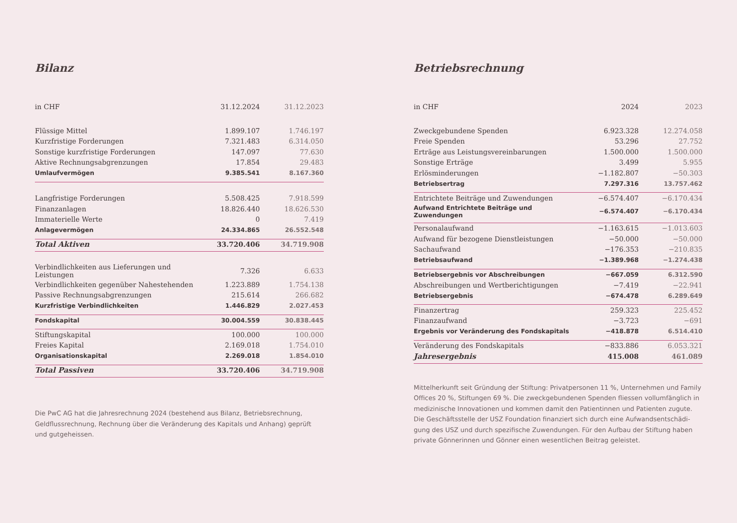Bilanz
| in CHF | 31.12.2024 | 31.12.2023 |
| --- | --- | --- |
| Flüssige Mittel | 1.899.107 | 1.746.197 |
| Kurzfristige Forderungen | 7.321.483 | 6.314.050 |
| Sonstige kurzfristige Forderungen | 147.097 | 77.630 |
| Aktive Rechnungsabgrenzungen | 17.854 | 29.483 |
| Umlaufvermögen | 9.385.541 | 8.167.360 |
| Langfristige Forderungen | 5.508.425 | 7.918.599 |
| Finanzanlagen | 18.826.440 | 18.626.530 |
| Immaterielle Werte | 0 | 7.419 |
| Anlagevermögen | 24.334.865 | 26.552.548 |
| Total Aktiven | 33.720.406 | 34.719.908 |
| Verbindlichkeiten aus Lieferungen und Leistungen | 7.326 | 6.633 |
| Verbindlichkeiten gegenüber Nahestehenden | 1.223.889 | 1.754.138 |
| Passive Rechnungsabgrenzungen | 215.614 | 266.682 |
| Kurzfristige Verbindlichkeiten | 1.446.829 | 2.027.453 |
| Fondskapital | 30.004.559 | 30.838.445 |
| Stiftungskapital | 100.000 | 100.000 |
| Freies Kapital | 2.169.018 | 1.754.010 |
| Organisationskapital | 2.269.018 | 1.854.010 |
| Total Passiven | 33.720.406 | 34.719.908 |
Die PwC AG hat die Jahresrechnung 2024 (bestehend aus Bilanz, Betriebsrechnung, Geldflussrechnung, Rechnung über die Veränderung des Kapitals und Anhang) geprüft und gutgeheissen.
Betriebsrechnung
| in CHF | 2024 | 2023 |
| --- | --- | --- |
| Zweckgebundene Spenden | 6.923.328 | 12.274.058 |
| Freie Spenden | 53.296 | 27.752 |
| Erträge aus Leistungsvereinbarungen | 1.500.000 | 1.500.000 |
| Sonstige Erträge | 3.499 | 5.955 |
| Erlösminderungen | −1.182.807 | −50.303 |
| Betriebsertrag | 7.297.316 | 13.757.462 |
| Entrichtete Beiträge und Zuwendungen | −6.574.407 | −6.170.434 |
| Aufwand Entrichtete Beiträge und Zuwendungen | −6.574.407 | −6.170.434 |
| Personalaufwand | −1.163.615 | −1.013.603 |
| Aufwand für bezogene Dienstleistungen | −50.000 | −50.000 |
| Sachaufwand | −176.353 | −210.835 |
| Betriebsaufwand | −1.389.968 | −1.274.438 |
| Betriebsergebnis vor Abschreibungen | −667.059 | 6.312.590 |
| Abschreibungen und Wertberichtigungen | −7.419 | −22.941 |
| Betriebsergebnis | −674.478 | 6.289.649 |
| Finanzertrag | 259.323 | 225.452 |
| Finanzaufwand | −3.723 | −691 |
| Ergebnis vor Veränderung des Fondskapitals | −418.878 | 6.514.410 |
| Veränderung des Fondskapitals | −833.886 | 6.053.321 |
| Jahresergebnis | 415.008 | 461.089 |
Mittelherkunft seit Gründung der Stiftung: Privatpersonen 11 %, Unternehmen und Family Offices 20 %, Stiftungen 69 %. Die zweckgebundenen Spenden fliessen vollumfänglich in medizinische Innovationen und kommen damit den Patientinnen und Patienten zugute. Die Geschäftsstelle der USZ Foundation finanziert sich durch eine Aufwandsentschädi­gung des USZ und durch spezifische Zuwendungen. Für den Aufbau der Stiftung haben private Gönnerinnen und Gönner einen wesentlichen Beitrag geleistet.